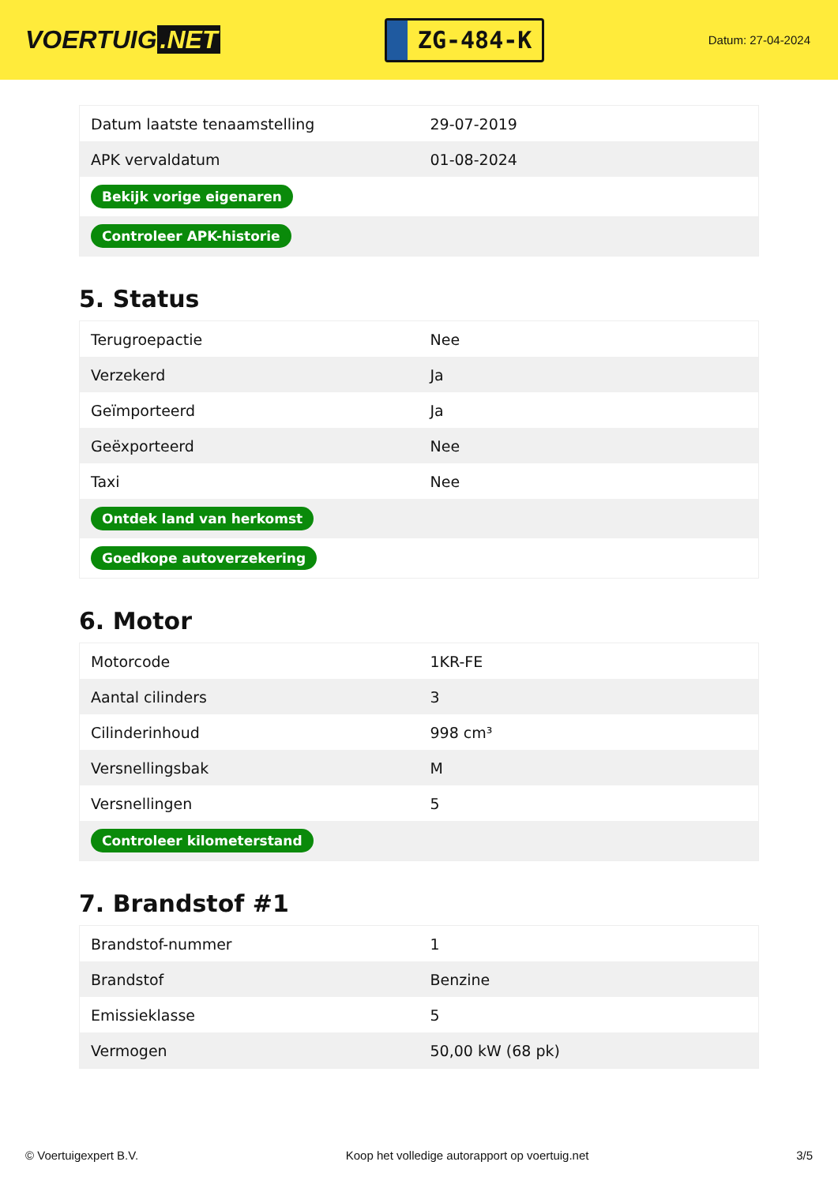VOERTUIG.NET
ZG-484-K
Datum: 27-04-2024
| Datum laatste tenaamstelling | 29-07-2019 |
| APK vervaldatum | 01-08-2024 |
| Bekijk vorige eigenaren | |
| Controleer APK-historie | |
5. Status
| Terugroepactie | Nee |
| Verzekerd | Ja |
| Geïmporteerd | Ja |
| Geëxporteerd | Nee |
| Taxi | Nee |
| Ontdek land van herkomst | |
| Goedkope autoverzekering | |
6. Motor
| Motorcode | 1KR-FE |
| Aantal cilinders | 3 |
| Cilinderinhoud | 998 cm³ |
| Versnellingsbak | M |
| Versnellingen | 5 |
| Controleer kilometerstand | |
7. Brandstof #1
| Brandstof-nummer | 1 |
| Brandstof | Benzine |
| Emissieklasse | 5 |
| Vermogen | 50,00 kW (68 pk) |
© Voertuigexpert B.V. Koop het volledige autorapport op voertuig.net 3/5